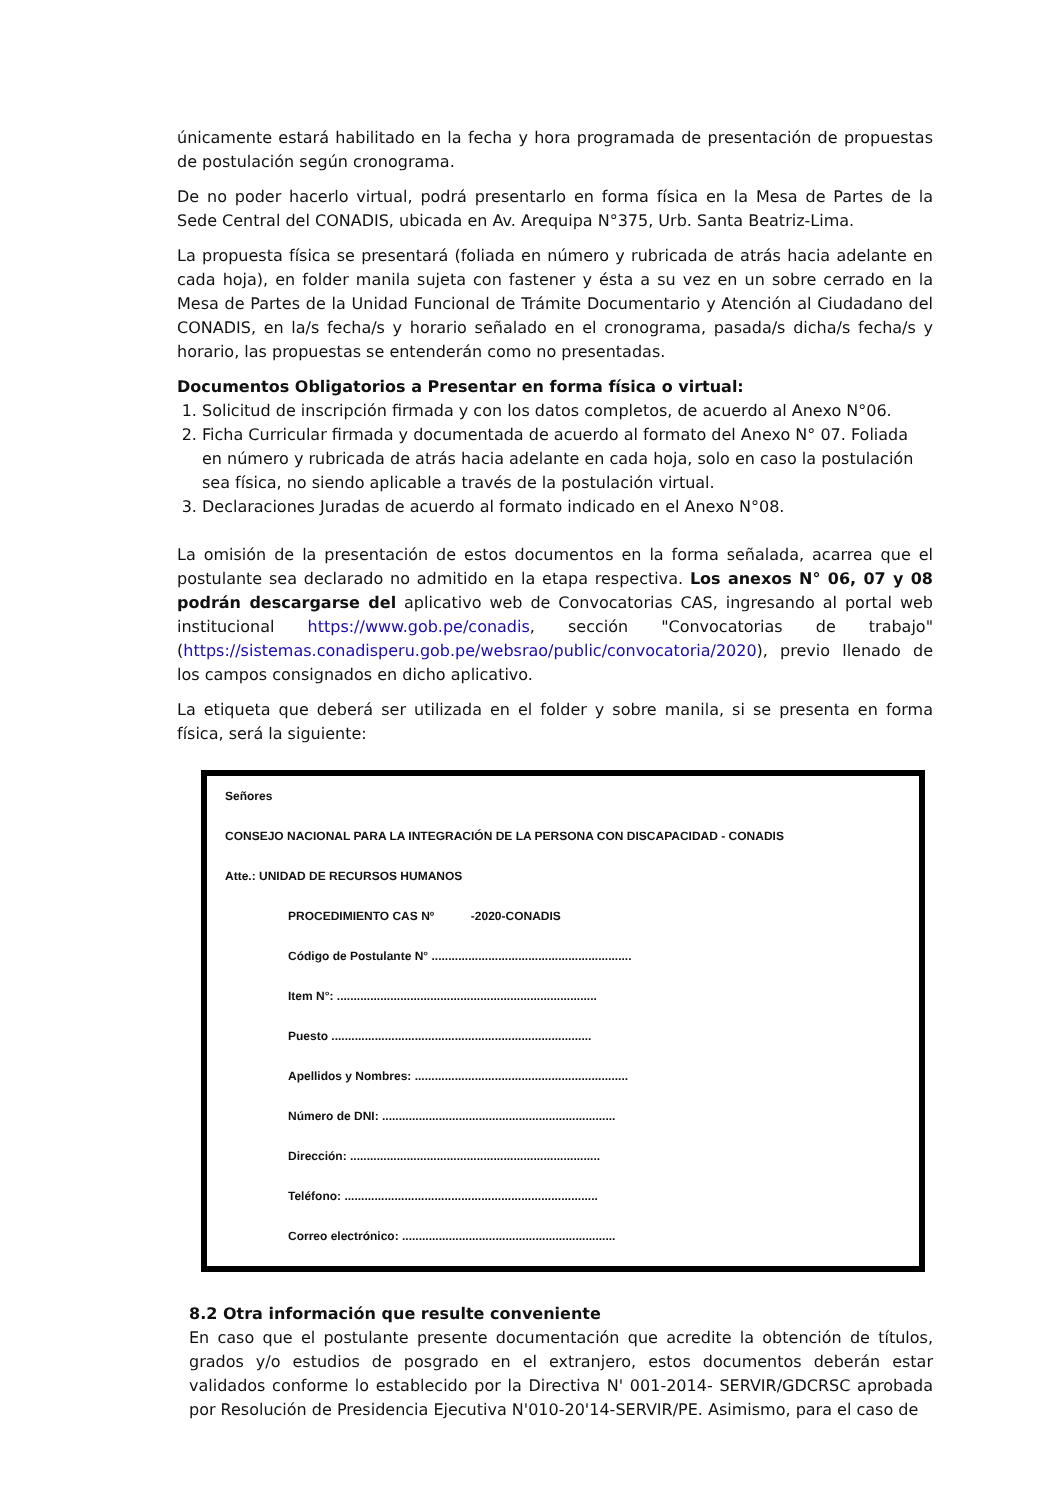únicamente estará habilitado en la fecha y hora programada de presentación de propuestas de postulación según cronograma.
De no poder hacerlo virtual, podrá presentarlo en forma física en la Mesa de Partes de la Sede Central del CONADIS, ubicada en Av. Arequipa N°375, Urb. Santa Beatriz-Lima.
La propuesta física se presentará (foliada en número y rubricada de atrás hacia adelante en cada hoja), en folder manila sujeta con fastener y ésta a su vez en un sobre cerrado en la Mesa de Partes de la Unidad Funcional de Trámite Documentario y Atención al Ciudadano del CONADIS, en la/s fecha/s y horario señalado en el cronograma, pasada/s dicha/s fecha/s y horario, las propuestas se entenderán como no presentadas.
Documentos Obligatorios a Presentar en forma física o virtual:
1. Solicitud de inscripción firmada y con los datos completos, de acuerdo al Anexo N°06.
2. Ficha Curricular firmada y documentada de acuerdo al formato del Anexo N° 07. Foliada en número y rubricada de atrás hacia adelante en cada hoja, solo en caso la postulación sea física, no siendo aplicable a través de la postulación virtual.
3. Declaraciones Juradas de acuerdo al formato indicado en el Anexo N°08.
La omisión de la presentación de estos documentos en la forma señalada, acarrea que el postulante sea declarado no admitido en la etapa respectiva. Los anexos N° 06, 07 y 08 podrán descargarse del aplicativo web de Convocatorias CAS, ingresando al portal web institucional https://www.gob.pe/conadis, sección "Convocatorias de trabajo" (https://sistemas.conadisperu.gob.pe/websrao/public/convocatoria/2020), previo llenado de los campos consignados en dicho aplicativo.
La etiqueta que deberá ser utilizada en el folder y sobre manila, si se presenta en forma física, será la siguiente:
Señores
CONSEJO NACIONAL PARA LA INTEGRACIÓN DE LA PERSONA CON DISCAPACIDAD - CONADIS
Atte.: UNIDAD DE RECURSOS HUMANOS
PROCEDIMIENTO CAS Nº -2020-CONADIS
Código de Postulante N° ............................................................
Item N°: ..............................................................................
Puesto ..............................................................................
Apellidos y Nombres: ................................................................
Número de DNI: ......................................................................
Dirección: ...........................................................................
Teléfono: ............................................................................
Correo electrónico: ................................................................
8.2 Otra información que resulte conveniente
En caso que el postulante presente documentación que acredite la obtención de títulos, grados y/o estudios de posgrado en el extranjero, estos documentos deberán estar validados conforme lo establecido por la Directiva N' 001-2014- SERVIR/GDCRSC aprobada por Resolución de Presidencia Ejecutiva N'010-20'14-SERVIR/PE. Asimismo, para el caso de